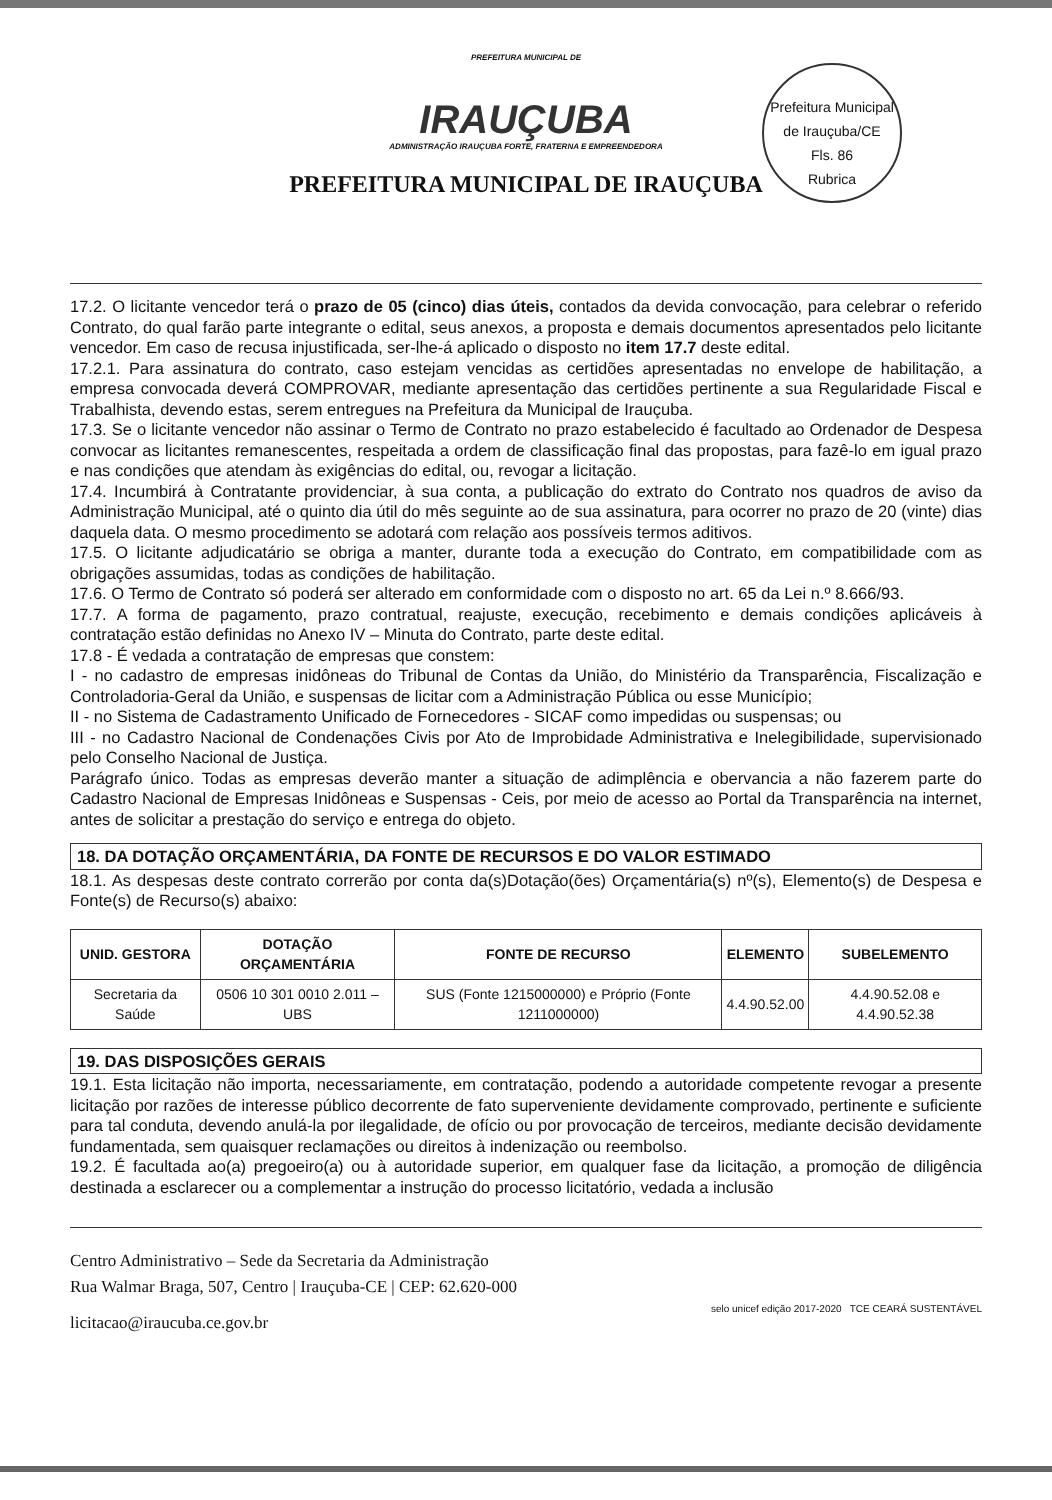PREFEITURA MUNICIPAL DE
IRAUÇUBA
ADMINISTRAÇÃO IRAUÇUBA FORTE, FRATERNA E EMPREENDEDORA
PREFEITURA MUNICIPAL DE IRAUÇUBA
Prefeitura Municipal de Irauçuba/CE
Fls. 86
Rubrica
17.2. O licitante vencedor terá o prazo de 05 (cinco) dias úteis, contados da devida convocação, para celebrar o referido Contrato, do qual farão parte integrante o edital, seus anexos, a proposta e demais documentos apresentados pelo licitante vencedor. Em caso de recusa injustificada, ser-lhe-á aplicado o disposto no item 17.7 deste edital.
17.2.1. Para assinatura do contrato, caso estejam vencidas as certidões apresentadas no envelope de habilitação, a empresa convocada deverá COMPROVAR, mediante apresentação das certidões pertinente a sua Regularidade Fiscal e Trabalhista, devendo estas, serem entregues na Prefeitura da Municipal de Irauçuba.
17.3. Se o licitante vencedor não assinar o Termo de Contrato no prazo estabelecido é facultado ao Ordenador de Despesa convocar as licitantes remanescentes, respeitada a ordem de classificação final das propostas, para fazê-lo em igual prazo e nas condições que atendam às exigências do edital, ou, revogar a licitação.
17.4. Incumbirá à Contratante providenciar, à sua conta, a publicação do extrato do Contrato nos quadros de aviso da Administração Municipal, até o quinto dia útil do mês seguinte ao de sua assinatura, para ocorrer no prazo de 20 (vinte) dias daquela data. O mesmo procedimento se adotará com relação aos possíveis termos aditivos.
17.5. O licitante adjudicatário se obriga a manter, durante toda a execução do Contrato, em compatibilidade com as obrigações assumidas, todas as condições de habilitação.
17.6. O Termo de Contrato só poderá ser alterado em conformidade com o disposto no art. 65 da Lei n.º 8.666/93.
17.7. A forma de pagamento, prazo contratual, reajuste, execução, recebimento e demais condições aplicáveis à contratação estão definidas no Anexo IV – Minuta do Contrato, parte deste edital.
17.8 - É vedada a contratação de empresas que constem:
I - no cadastro de empresas inidôneas do Tribunal de Contas da União, do Ministério da Transparência, Fiscalização e Controladoria-Geral da União, e suspensas de licitar com a Administração Pública ou esse Município;
II - no Sistema de Cadastramento Unificado de Fornecedores - SICAF como impedidas ou suspensas; ou
III - no Cadastro Nacional de Condenações Civis por Ato de Improbidade Administrativa e Inelegibilidade, supervisionado pelo Conselho Nacional de Justiça.
Parágrafo único. Todas as empresas deverão manter a situação de adimplência e obervancia a não fazerem parte do Cadastro Nacional de Empresas Inidôneas e Suspensas - Ceis, por meio de acesso ao Portal da Transparência na internet, antes de solicitar a prestação do serviço e entrega do objeto.
18. DA DOTAÇÃO ORÇAMENTÁRIA, DA FONTE DE RECURSOS E DO VALOR ESTIMADO
18.1. As despesas deste contrato correrão por conta da(s)Dotação(ões) Orçamentária(s) nº(s), Elemento(s) de Despesa e Fonte(s) de Recurso(s) abaixo:
| UNID. GESTORA | DOTAÇÃO ORÇAMENTÁRIA | FONTE DE RECURSO | ELEMENTO | SUBELEMENTO |
| --- | --- | --- | --- | --- |
| Secretaria da Saúde | 0506 10 301 0010 2.011 – UBS | SUS (Fonte 1215000000) e Próprio (Fonte 1211000000) | 4.4.90.52.00 | 4.4.90.52.08 e 4.4.90.52.38 |
19. DAS DISPOSIÇÕES GERAIS
19.1. Esta licitação não importa, necessariamente, em contratação, podendo a autoridade competente revogar a presente licitação por razões de interesse público decorrente de fato superveniente devidamente comprovado, pertinente e suficiente para tal conduta, devendo anulá-la por ilegalidade, de ofício ou por provocação de terceiros, mediante decisão devidamente fundamentada, sem quaisquer reclamações ou direitos à indenização ou reembolso.
19.2. É facultada ao(a) pregoeiro(a) ou à autoridade superior, em qualquer fase da licitação, a promoção de diligência destinada a esclarecer ou a complementar a instrução do processo licitatório, vedada a inclusão
Centro Administrativo – Sede da Secretaria da Administração
Rua Walmar Braga, 507, Centro | Irauçuba-CE | CEP: 62.620-000
licitacao@iraucuba.ce.gov.br
selo unicef edição 2017-2020 TCE CEARÁ SUSTENTÁVEL